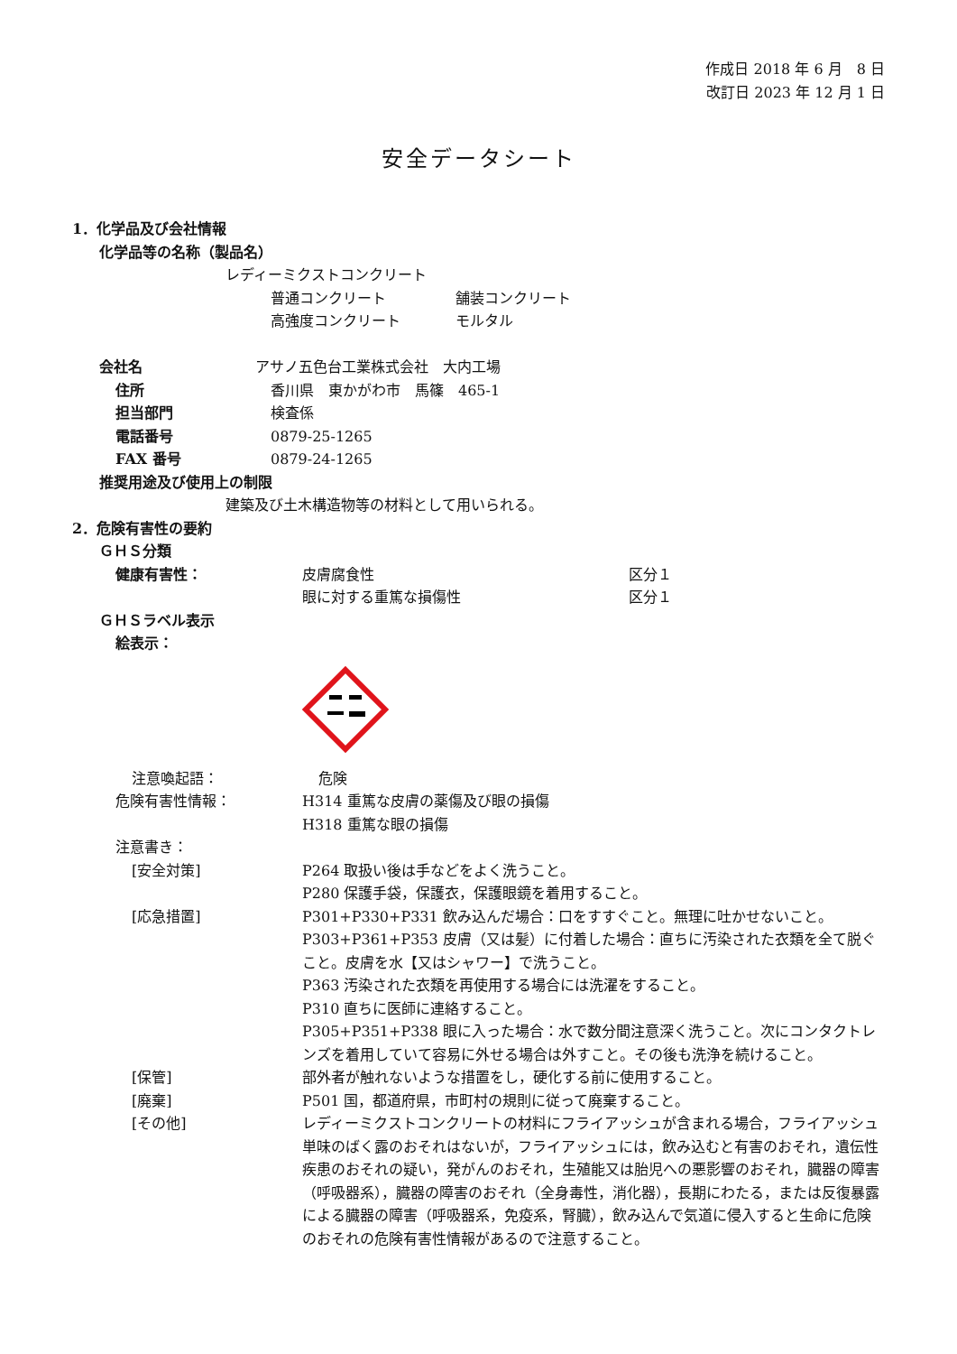作成日 2018 年 6 月　8 日
改訂日 2023 年 12 月 1 日
安全データシート
1．化学品及び会社情報
化学品等の名称（製品名）
レディーミクストコンクリート
普通コンクリート 舗装コンクリート
高強度コンクリート モルタル
会社名 アサノ五色台工業株式会社　大内工場
住所 香川県　東かがわ市　馬篠　465-1
担当部門 検査係
電話番号 0879-25-1265
FAX 番号 0879-24-1265
推奨用途及び使用上の制限
建築及び土木構造物等の材料として用いられる。
2．危険有害性の要約
ＧＨＳ分類
健康有害性： 皮膚腐食性 区分１
眼に対する重篤な損傷性 区分１
ＧＨＳラベル表示
絵表示：
注意喚起語： 危険
危険有害性情報： H314 重篤な皮膚の薬傷及び眼の損傷
H318 重篤な眼の損傷
注意書き：
[安全対策] P264 取扱い後は手などをよく洗うこと。
P280 保護手袋，保護衣，保護眼鏡を着用すること。
[応急措置] P301+P330+P331 飲み込んだ場合：口をすすぐこと。無理に吐かせないこと。
P303+P361+P353 皮膚（又は髪）に付着した場合：直ちに汚染された衣類を全て脱ぐこと。皮膚を水【又はシャワー】で洗うこと。
P363 汚染された衣類を再使用する場合には洗濯をすること。
P310 直ちに医師に連絡すること。
P305+P351+P338 眼に入った場合：水で数分間注意深く洗うこと。次にコンタクトレンズを着用していて容易に外せる場合は外すこと。その後も洗浄を続けること。
[保管] 部外者が触れないような措置をし，硬化する前に使用すること。
[廃棄] P501 国，都道府県，市町村の規則に従って廃棄すること。
[その他] レディーミクストコンクリートの材料にフライアッシュが含まれる場合，フライアッシュ単味のばく露のおそれはないが，フライアッシュには，飲み込むと有害のおそれ，遺伝性疾患のおそれの疑い，発がんのおそれ，生殖能又は胎児への悪影響のおそれ，臓器の障害（呼吸器系），臓器の障害のおそれ（全身毒性，消化器），長期にわたる，または反復暴露による臓器の障害（呼吸器系，免疫系，腎臓），飲み込んで気道に侵入すると生命に危険のおそれの危険有害性情報があるので注意すること。